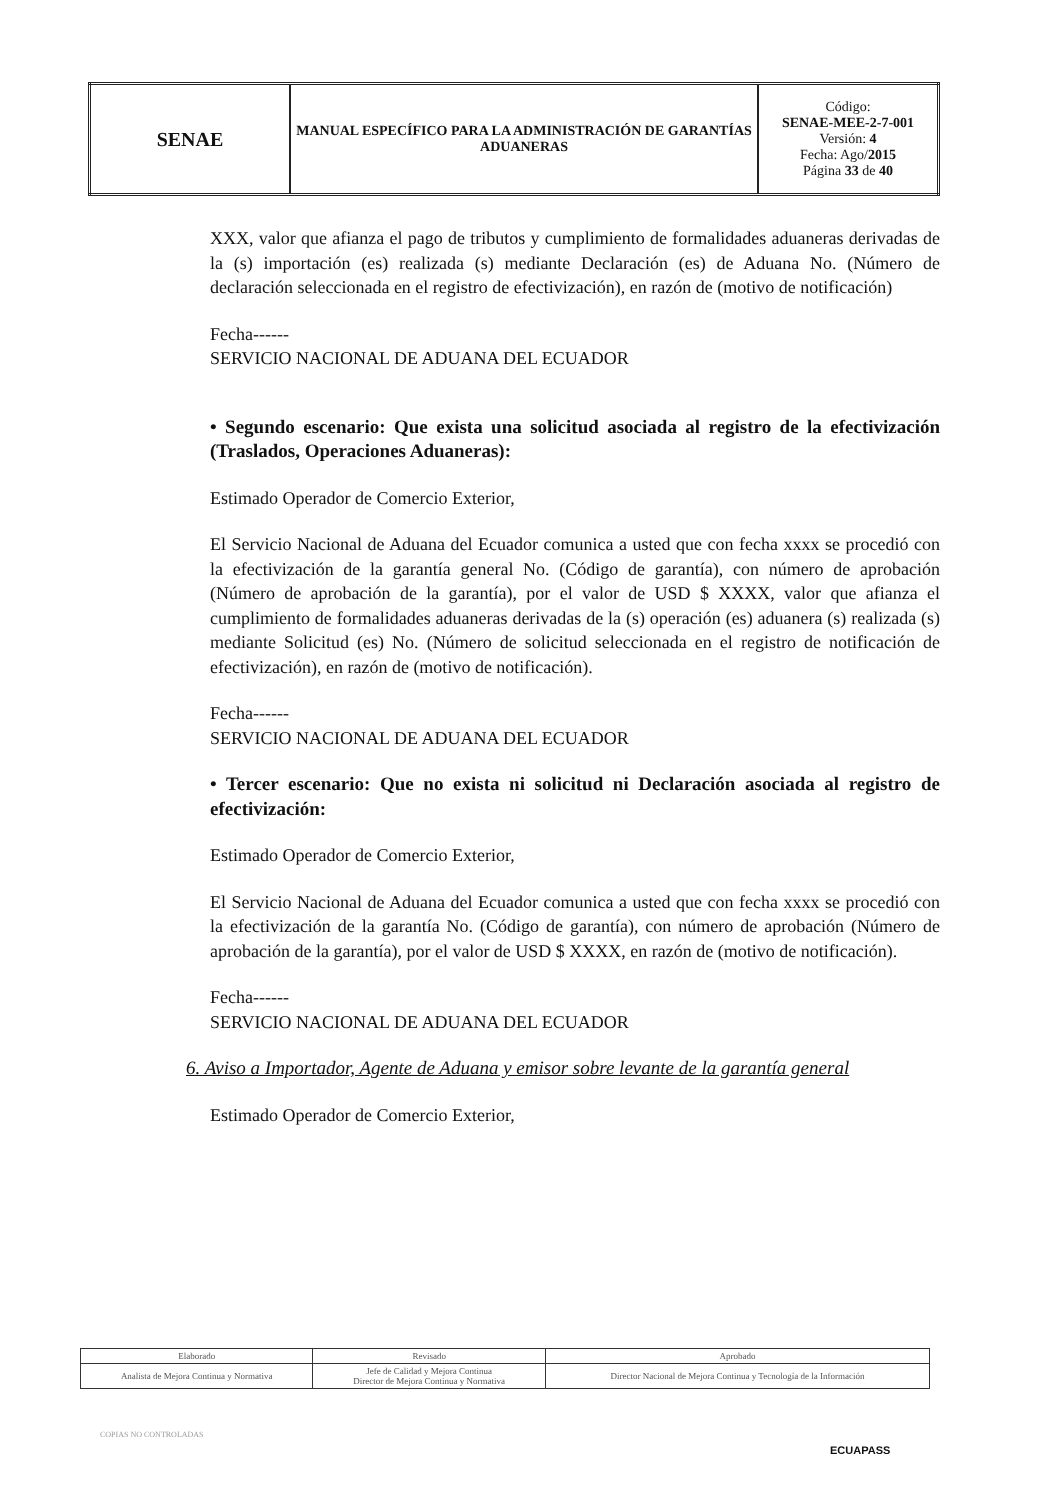| SENAE | MANUAL ESPECÍFICO PARA LA ADMINISTRACIÓN DE GARANTÍAS ADUANERAS | Código: SENAE-MEE-2-7-001 Versión: 4 Fecha: Ago/ 2015 Página 33 de 40 |
XXX, valor que afianza el pago de tributos y cumplimiento de formalidades aduaneras derivadas de la (s) importación (es) realizada (s) mediante Declaración (es) de Aduana No. (Número de declaración seleccionada en el registro de efectivización), en razón de (motivo de notificación)
Fecha------
SERVICIO NACIONAL DE ADUANA DEL ECUADOR
• Segundo escenario: Que exista una solicitud asociada al registro de la efectivización (Traslados, Operaciones Aduaneras):
Estimado Operador de Comercio Exterior,
El Servicio Nacional de Aduana del Ecuador comunica a usted que con fecha xxxx se procedió con la efectivización de la garantía general No. (Código de garantía), con número de aprobación (Número de aprobación de la garantía), por el valor de USD $ XXXX, valor que afianza el cumplimiento de formalidades aduaneras derivadas de la (s) operación (es) aduanera (s) realizada (s) mediante Solicitud (es) No. (Número de solicitud seleccionada en el registro de notificación de efectivización), en razón de (motivo de notificación).
Fecha------
SERVICIO NACIONAL DE ADUANA DEL ECUADOR
• Tercer escenario: Que no exista ni solicitud ni Declaración asociada al registro de efectivización:
Estimado Operador de Comercio Exterior,
El Servicio Nacional de Aduana del Ecuador comunica a usted que con fecha xxxx se procedió con la efectivización de la garantía No. (Código de garantía), con número de aprobación (Número de aprobación de la garantía), por el valor de USD $ XXXX, en razón de (motivo de notificación).
Fecha------
SERVICIO NACIONAL DE ADUANA DEL ECUADOR
6. Aviso a Importador, Agente de Aduana y emisor sobre levante de la garantía general
Estimado Operador de Comercio Exterior,
| Elaborado | Revisado | Aprobado |
| Analista de Mejora Continua y Normativa | Jefe de Calidad y Mejora Continua Director de Mejora Continua y Normativa | Director Nacional de Mejora Continua y Tecnología de la Información |
COPIAS NO CONTROLADAS
ECUAPASS